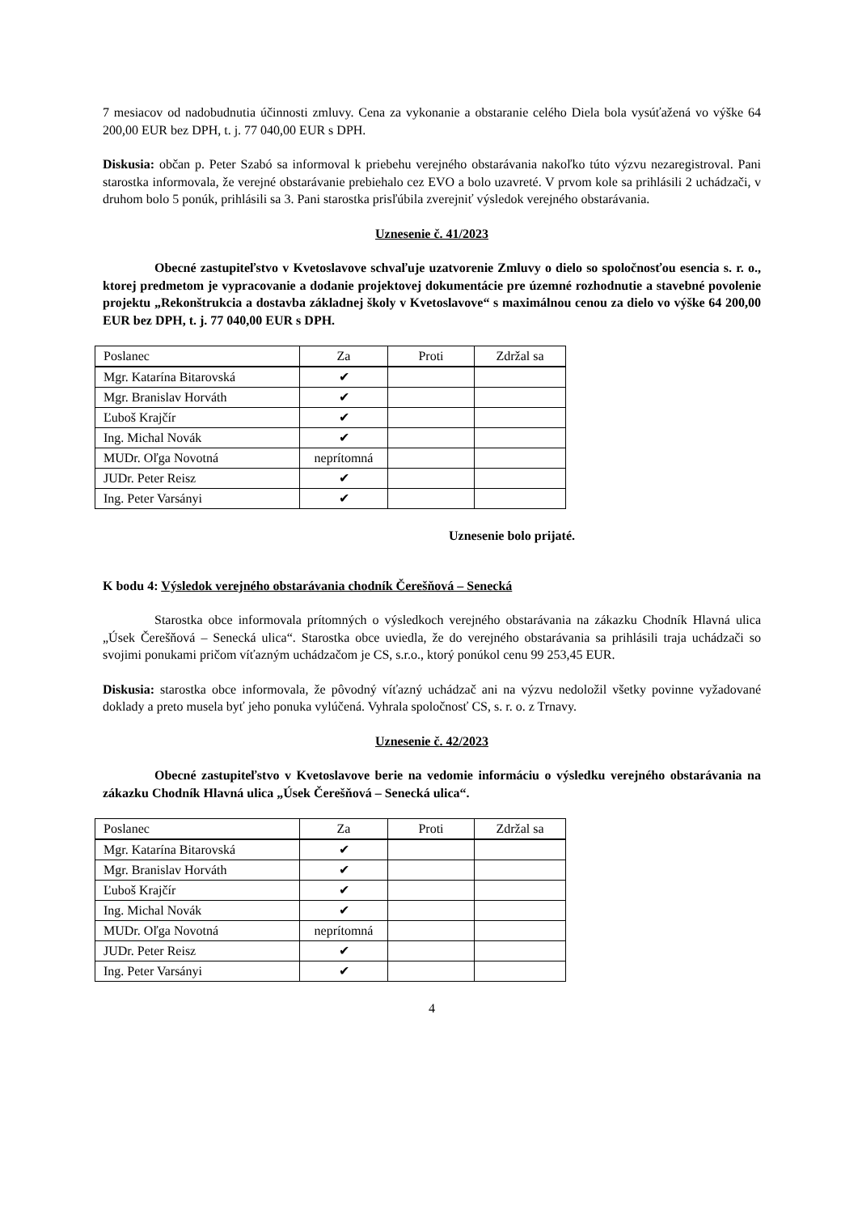7 mesiacov od nadobudnutia účinnosti zmluvy. Cena za vykonanie a obstaranie celého Diela bola vysúťažená vo výške 64 200,00 EUR bez DPH, t. j. 77 040,00 EUR s DPH.
Diskusia: občan p. Peter Szabó sa informoval k priebehu verejného obstarávania nakoľko túto výzvu nezaregistroval. Pani starostka informovala, že verejné obstarávanie prebiehalo cez EVO a bolo uzavreté. V prvom kole sa prihlásili 2 uchádzači, v druhom bolo 5 ponúk, prihlásili sa 3. Pani starostka prisľúbila zverejniť výsledok verejného obstarávania.
Uznesenie č. 41/2023
Obecné zastupiteľstvo v Kvetoslavove schvaľuje uzatvorenie Zmluvy o dielo so spoločnosťou esencia s. r. o., ktorej predmetom je vypracovanie a dodanie projektovej dokumentácie pre územné rozhodnutie a stavebné povolenie projektu „Rekonštrukcia a dostavba základnej školy v Kvetoslavove“ s maximálnou cenou za dielo vo výške 64 200,00 EUR bez DPH, t. j. 77 040,00 EUR s DPH.
| Poslanec | Za | Proti | Zdržal sa |
| --- | --- | --- | --- |
| Mgr. Katarína Bitarovská | ✔ | | |
| Mgr. Branislav Horváth | ✔ | | |
| Ľuboš Krajčír | ✔ | | |
| Ing. Michal Novák | ✔ | | |
| MUDr. Oľga Novotná | neprítomná | | |
| JUDr. Peter Reisz | ✔ | | |
| Ing. Peter Varsányi | ✔ | | |
Uznesenie bolo prijaté.
K bodu 4: Výsledok verejného obstarávania chodník Čerešňová – Senecká
Starostka obce informovala prítomných o výsledkoch verejného obstarávania na zákazku Chodník Hlavná ulica „Úsek Čerešňová – Senecká ulica“. Starostka obce uviedla, že do verejného obstarávania sa prihlásili traja uchádzači so svojimi ponukami pričom víťazným uchádzačom je CS, s.r.o., ktorý ponúkol cenu 99 253,45 EUR.
Diskusia: starostka obce informovala, že pôvodný víťazný uchádzač ani na výzvu nedoložil všetky povinne vyžadované doklady a preto musela byť jeho ponuka vylúčená. Vyhrala spoločnosť CS, s. r. o. z Trnavy.
Uznesenie č. 42/2023
Obecné zastupiteľstvo v Kvetoslavove berie na vedomie informáciu o výsledku verejného obstarávania na zákazku Chodník Hlavná ulica „Úsek Čerešňová – Senecká ulica“.
| Poslanec | Za | Proti | Zdržal sa |
| --- | --- | --- | --- |
| Mgr. Katarína Bitarovská | ✔ | | |
| Mgr. Branislav Horváth | ✔ | | |
| Ľuboš Krajčír | ✔ | | |
| Ing. Michal Novák | ✔ | | |
| MUDr. Oľga Novotná | neprítomná | | |
| JUDr. Peter Reisz | ✔ | | |
| Ing. Peter Varsányi | ✔ | | |
4